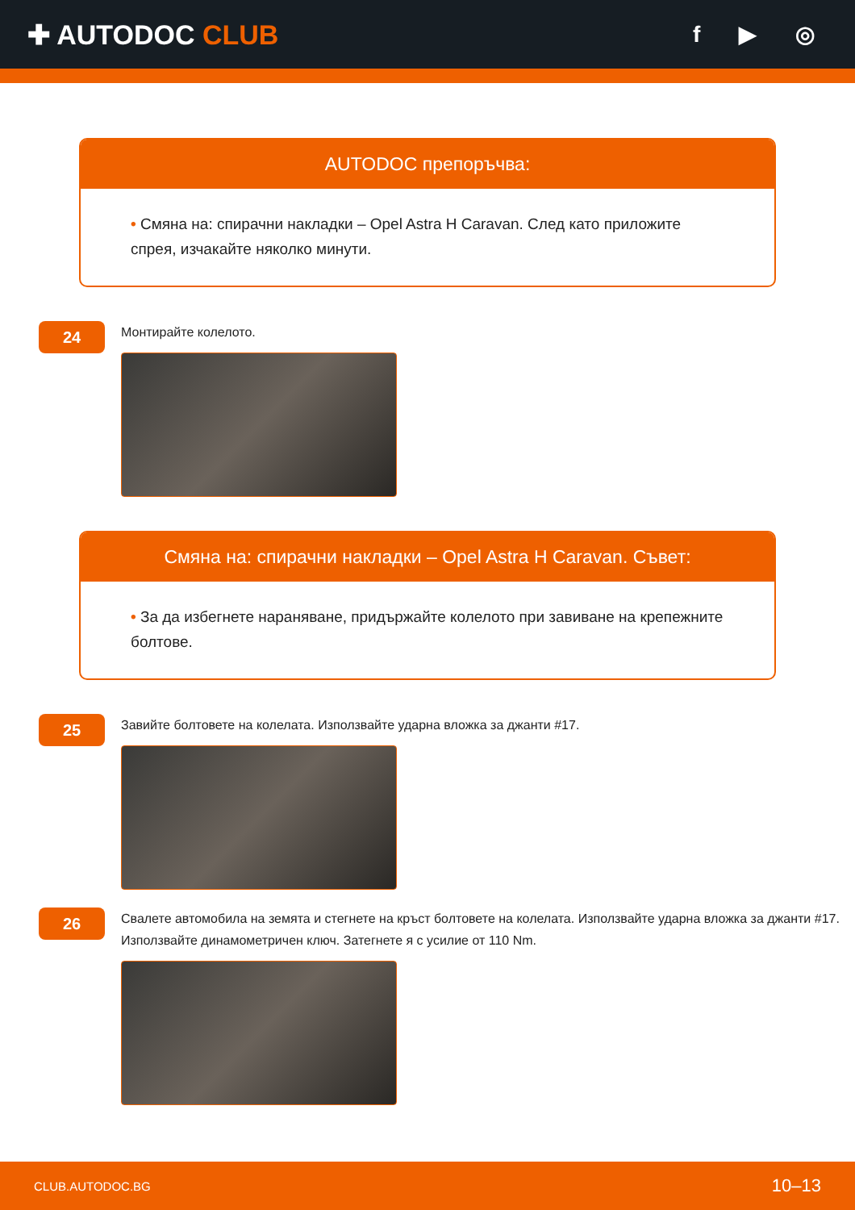✚ AUTODOC CLUB
f ▶ ◎
AUTODOC препоръчва:
• Смяна на: спирачни накладки – Opel Astra H Caravan. След като приложите спрея, изчакайте няколко минути.
24
Монтирайте колелото.
Смяна на: спирачни накладки – Opel Astra H Caravan. Съвет:
• За да избегнете нараняване, придържайте колелото при завиване на крепежните болтове.
25
Завийте болтовете на колелата. Използвайте ударна вложка за джанти #17.
26
Свалете автомобила на земята и стегнете на кръст болтовете на колелата. Използвайте ударна вложка за джанти #17. Използвайте динамометричен ключ. Затегнете я с усилие от 110 Nm.
CLUB.AUTODOC.BG 10–13